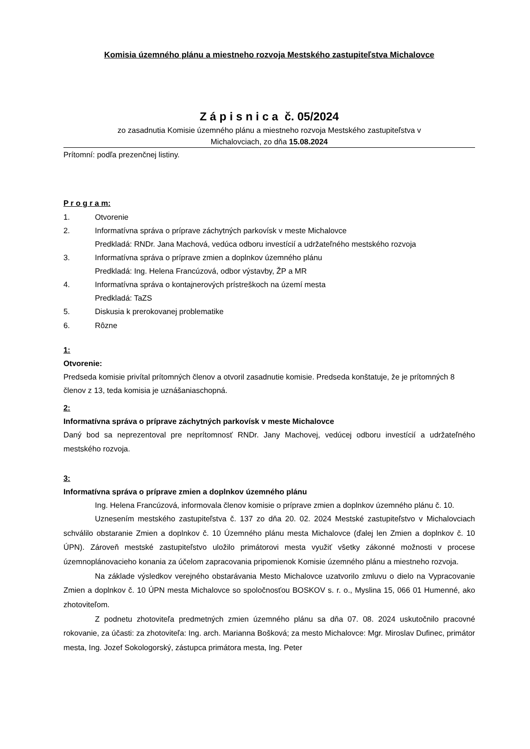Komisia územného plánu a miestneho rozvoja Mestského zastupiteľstva Michalovce
Z á p i s n i c a č. 05/2024
zo zasadnutia Komisie územného plánu a miestneho rozvoja Mestského zastupiteľstva v
Michalovciach, zo dňa 15.08.2024
Prítomní: podľa prezenčnej listiny.
P r o g r a m:
1. Otvorenie
2. Informatívna správa o príprave záchytných parkovísk v meste Michalovce
Predkladá: RNDr. Jana Machová, vedúca odboru investícií a udržateľného mestského rozvoja
3. Informatívna správa o príprave zmien a doplnkov územného plánu
Predkladá: Ing. Helena Francúzová, odbor výstavby, ŽP a MR
4. Informatívna správa o kontajnerových prístreškoch na území mesta
Predkladá: TaZS
5. Diskusia k prerokovanej problematike
6. Rôzne
1:
Otvorenie:
Predseda komisie privítal prítomných členov a otvoril zasadnutie komisie. Predseda konštatuje, že je prítomných 8 členov z 13, teda komisia je uznášaniaschopná.
2:
Informatívna správa o príprave záchytných parkovísk v meste Michalovce
Daný bod sa neprezentoval pre neprítomnosť RNDr. Jany Machovej, vedúcej odboru investícií a udržateľného mestského rozvoja.
3:
Informatívna správa o príprave zmien a doplnkov územného plánu
Ing. Helena Francúzová, informovala členov komisie o príprave zmien a doplnkov územného plánu č. 10.
Uznesením mestského zastupiteľstva č. 137 zo dňa 20. 02. 2024 Mestské zastupiteľstvo v Michalovciach schválilo obstaranie Zmien a doplnkov č. 10 Územného plánu mesta Michalovce (ďalej len Zmien a doplnkov č. 10 ÚPN). Zároveň mestské zastupiteľstvo uložilo primátorovi mesta využiť všetky zákonné možnosti v procese územnoplánovacieho konania za účelom zapracovania pripomienok Komisie územného plánu a miestneho rozvoja.
Na základe výsledkov verejného obstarávania Mesto Michalovce uzatvorilo zmluvu o dielo na Vypracovanie Zmien a doplnkov č. 10 ÚPN mesta Michalovce so spoločnosťou BOSKOV s. r. o., Myslina 15, 066 01 Humenné, ako zhotoviteľom.
Z podnetu zhotoviteľa predmetných zmien územného plánu sa dňa 07. 08. 2024 uskutočnilo pracovné rokovanie, za účasti: za zhotoviteľa: Ing. arch. Marianna Bošková; za mesto Michalovce: Mgr. Miroslav Dufinec, primátor mesta, Ing. Jozef Sokologorský, zástupca primátora mesta, Ing. Peter